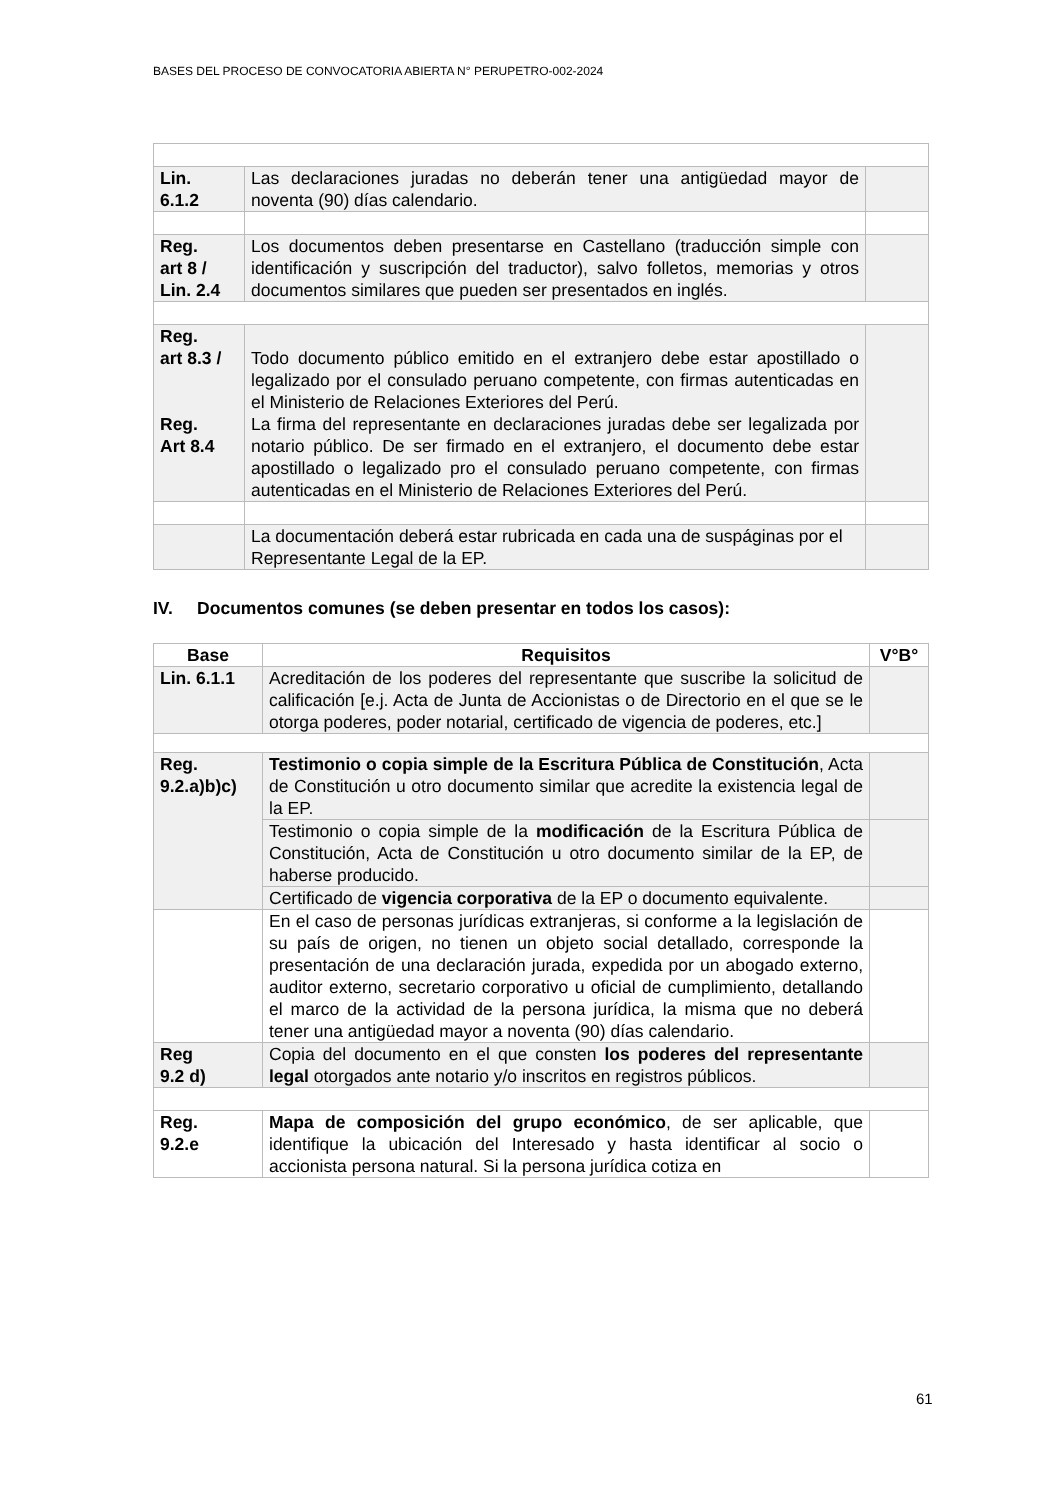BASES DEL PROCESO DE CONVOCATORIA ABIERTA N° PERUPETRO-002-2024
| Lin. 6.1.2 | Las declaraciones juradas no deberán tener una antigüedad mayor de noventa (90) días calendario. | |
| Reg. art 8 / Lin. 2.4 | Los documentos deben presentarse en Castellano (traducción simple con identificación y suscripción del traductor), salvo folletos, memorias y otros documentos similares que pueden ser presentados en inglés. | |
| Reg. art 8.3 / Reg. Art 8.4 | Todo documento público emitido en el extranjero debe estar apostillado o legalizado por el consulado peruano competente, con firmas autenticadas en el Ministerio de Relaciones Exteriores del Perú. La firma del representante en declaraciones juradas debe ser legalizada por notario público. De ser firmado en el extranjero, el documento debe estar apostillado o legalizado pro el consulado peruano competente, con firmas autenticadas en el Ministerio de Relaciones Exteriores del Perú. | |
| | La documentación deberá estar rubricada en cada una de suspáginas por el Representante Legal de la EP. | |
IV. Documentos comunes (se deben presentar en todos los casos):
| Base | Requisitos | V°B° |
| --- | --- | --- |
| Lin. 6.1.1 | Acreditación de los poderes del representante que suscribe la solicitud de calificación [e.j. Acta de Junta de Accionistas o de Directorio en el que se le otorga poderes, poder notarial, certificado de vigencia de poderes, etc.] | |
| Reg. 9.2.a)b)c) | Testimonio o copia simple de la Escritura Pública de Constitución , Acta de Constitución u otro documento similar que acredite la existencia legal de la EP. | |
| | Testimonio o copia simple de la modificación de la Escritura Pública de Constitución, Acta de Constitución u otro documento similar de la EP, de haberse producido. | |
| | Certificado de vigencia corporativa de la EP o documento equivalente. | |
| | En el caso de personas jurídicas extranjeras, si conforme a la legislación de su país de origen, no tienen un objeto social detallado, corresponde la presentación de una declaración jurada, expedida por un abogado externo, auditor externo, secretario corporativo u oficial de cumplimiento, detallando el marco de la actividad de la persona jurídica, la misma que no deberá tener una antigüedad mayor a noventa (90) días calendario. | |
| Reg 9.2 d) | Copia del documento en el que consten los poderes del representante legal otorgados ante notario y/o inscritos en registros públicos. | |
| Reg. 9.2.e | Mapa de composición del grupo económico , de ser aplicable, que identifique la ubicación del Interesado y hasta identificar al socio o accionista persona natural. Si la persona jurídica cotiza en | |
61